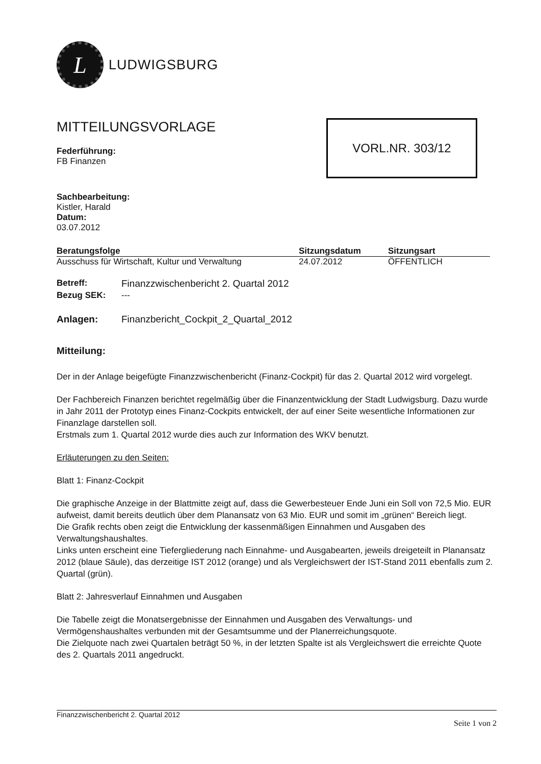L
LUDWIGSBURG
MITTEILUNGSVORLAGE
Federführung:
FB Finanzen
Sachbearbeitung:
Kistler, Harald
Datum:
03.07.2012
| Beratungsfolge | Sitzungsdatum | Sitzungsart |
| --- | --- | --- |
| Ausschuss für Wirtschaft, Kultur und Verwaltung | 24.07.2012 | ÖFFENTLICH |
Betreff: Finanzzwischenbericht 2. Quartal 2012 Bezug SEK: ---
Anlagen: Finanzbericht_Cockpit_2_Quartal_2012
Mitteilung:
Der in der Anlage beigefügte Finanzzwischenbericht (Finanz-Cockpit) für das 2. Quartal 2012 wird vorgelegt.
Der Fachbereich Finanzen berichtet regelmäßig über die Finanzentwicklung der Stadt Ludwigsburg. Dazu wurde in Jahr 2011 der Prototyp eines Finanz-Cockpits entwickelt, der auf einer Seite wesentliche Informationen zur Finanzlage darstellen soll.
Erstmals zum 1. Quartal 2012 wurde dies auch zur Information des WKV benutzt.
Erläuterungen zu den Seiten:
Blatt 1: Finanz-Cockpit
Die graphische Anzeige in der Blattmitte zeigt auf, dass die Gewerbesteuer Ende Juni ein Soll von 72,5 Mio. EUR aufweist, damit bereits deutlich über dem Planansatz von 63 Mio. EUR und somit im „grünen“ Bereich liegt.
Die Grafik rechts oben zeigt die Entwicklung der kassenmäßigen Einnahmen und Ausgaben des Verwaltungshaushaltes.
Links unten erscheint eine Tiefergliederung nach Einnahme- und Ausgabearten, jeweils dreigeteilt in Planansatz 2012 (blaue Säule), das derzeitige IST 2012 (orange) und als Vergleichswert der IST-Stand 2011 ebenfalls zum 2. Quartal (grün).
Blatt 2: Jahresverlauf Einnahmen und Ausgaben
Die Tabelle zeigt die Monatsergebnisse der Einnahmen und Ausgaben des Verwaltungs- und Vermögenshaushaltes verbunden mit der Gesamtsumme und der Planerreichungsquote.
Die Zielquote nach zwei Quartalen beträgt 50 %, in der letzten Spalte ist als Vergleichswert die erreichte Quote des 2. Quartals 2011 angedruckt.
VORL.NR. 303/12
Finanzzwischenbericht 2. Quartal 2012
Seite 1 von 2